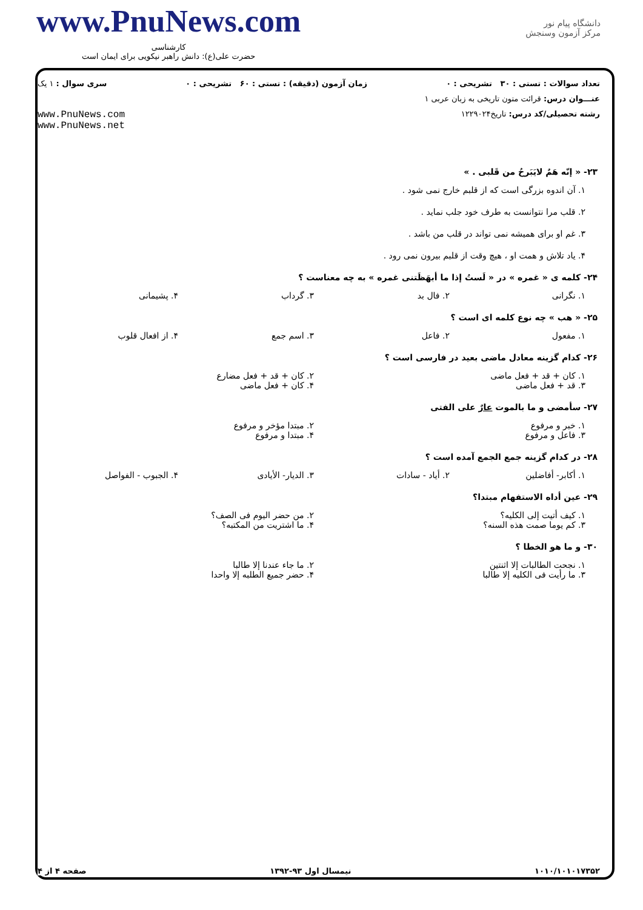www.PnuNews.com
کارشناسی
حضرت علی(ع): دانش راهبر نیکویی برای ایمان است
دانشگاه پیام نور
مرکز آزمون وسنجش
تعداد سوالات : تستی : ۳۰ تشریحی : ۰ زمان آزمون (دقیقه) : تستی : ۶۰ تشریحی : ۰ سری سوال : ۱ یک
عنـــوان درس: قرائت متون تاریخی به زبان عربی ۱
رشته تحصیلی/کد درس: تاریخ۱۲۲۹۰۲۴ www.PnuNews.com
www.PnuNews.net
۲۳- « إنّه هَمٌ لايَبَرحُ من قَلبی . »
۱. آن اندوه بزرگی است که از قلبم خارج نمی شود .
۲. قلب مرا نتوانست به طرف خود جلب نماید .
۳. غم او برای همیشه نمی تواند در قلب من باشد .
۴. یاد تلاش و همت او ، هیچ وقت از قلبم بیرون نمی رود .
۲۴- کلمه ی « غمره » در « لَستُ إذا ما أبهَظَتنی غمره » به چه معناست ؟
۱. نگرانی ۲. فال بد ۳. گرداب ۴. پشیمانی
۲۵- « هب » چه نوع کلمه ای است ؟
۱. مفعول ۲. فاعل ۳. اسم جمع ۴. از افعال قلوب
۲۶- کدام گزینه معادل ماضی بعید در فارسی است ؟
۱. کان + قد + فعل ماضی ۲. کان + قد + فعل مضارع ۳. قد + فعل ماضی ۴. کان + فعل ماضی
۲۷- سأمضی و ما بالموت عارٌ علی الفتی
۱. خبر و مرفوع ۲. مبتدا مؤخر و مرفوع ۳. فاعل و مرفوع ۴. مبتدا و مرفوع
۲۸- در کدام گزینه جمع الجمع آمده است ؟
۱. أکابر- أفاضلین ۲. أیاد - سادات ۳. الدیار- الأیادی ۴. الجبوب - الفواصل
۲۹- عین أداه الاستفهام مبتدا؟
۱. کیف أتیت إلی الکلیه؟ ۲. من حضر الیوم فی الصف؟ ۳. کم یوما صمت هذه السنه؟ ۴. ما اشتریت من المکتبه؟
۳۰- و ما هو الخطا ؟
۱. نجحت الطالبات إلا اثنتین ۲. ما جاء عندنا إلا طالبا ۳. ما رأیت فی الکلیه إلا طالبا ۴. حضر جمیع الطلبه إلا واحدا
۱۰۱۰/۱۰۱۰۱۷۳۵۲ نیمسال اول ۹۳-۱۳۹۲ صفحه ۴ از ۴